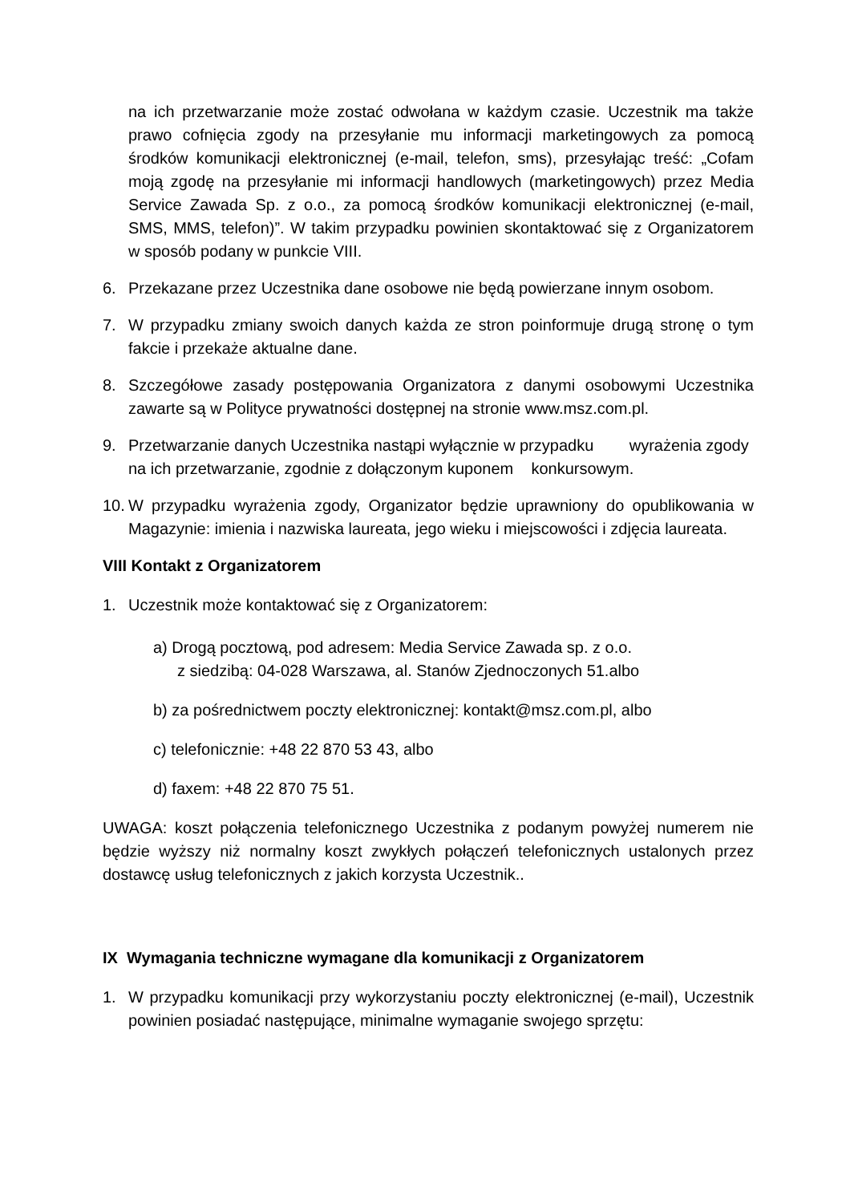na ich przetwarzanie może zostać odwołana w każdym czasie. Uczestnik ma także prawo cofnięcia zgody na przesyłanie mu informacji marketingowych za pomocą środków komunikacji elektronicznej (e-mail, telefon, sms), przesyłając treść: „Cofam moją zgodę na przesyłanie mi informacji handlowych (marketingowych) przez Media Service Zawada Sp. z o.o., za pomocą środków komunikacji elektronicznej (e-mail, SMS, MMS, telefon)”. W takim przypadku powinien skontaktować się z Organizatorem w sposób podany w punkcie VIII.
6. Przekazane przez Uczestnika dane osobowe nie będą powierzane innym osobom.
7. W przypadku zmiany swoich danych każda ze stron poinformuje drugą stronę o tym fakcie i przekaże aktualne dane.
8. Szczegółowe zasady postępowania Organizatora z danymi osobowymi Uczestnika zawarte są w Polityce prywatności dostępnej na stronie www.msz.com.pl.
9. Przetwarzanie danych Uczestnika nastąpi wyłącznie w przypadku wyrażenia zgody na ich przetwarzanie, zgodnie z dołączonym kuponem konkursowym.
10.
W przypadku wyrażenia zgody, Organizator będzie uprawniony do opublikowania w Magazynie: imienia i nazwiska laureata, jego wieku i miejscowości i zdjęcia laureata.
VIII Kontakt z Organizatorem
1. Uczestnik może kontaktować się z Organizatorem:
a) Drogą pocztową, pod adresem: Media Service Zawada sp. z o.o.
z siedzibą: 04-028 Warszawa, al. Stanów Zjednoczonych 51.albo
b) za pośrednictwem poczty elektronicznej: kontakt@msz.com.pl, albo
c) telefonicznie: +48 22 870 53 43, albo
d) faxem: +48 22 870 75 51.
UWAGA: koszt połączenia telefonicznego Uczestnika z podanym powyżej numerem nie będzie wyższy niż normalny koszt zwykłych połączeń telefonicznych ustalonych przez dostawcę usług telefonicznych z jakich korzysta Uczestnik..
IX Wymagania techniczne wymagane dla komunikacji z Organizatorem
1. W przypadku komunikacji przy wykorzystaniu poczty elektronicznej (e-mail), Uczestnik powinien posiadać następujące, minimalne wymaganie swojego sprzętu: